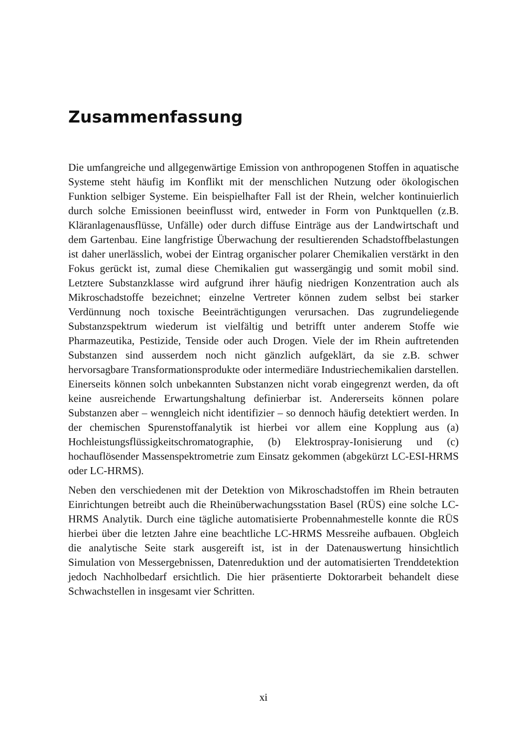Zusammenfassung
Die umfangreiche und allgegenwärtige Emission von anthropogenen Stoffen in aquatische Systeme steht häufig im Konflikt mit der menschlichen Nutzung oder ökologischen Funktion selbiger Systeme. Ein beispielhafter Fall ist der Rhein, welcher kontinuierlich durch solche Emissionen beeinflusst wird, entweder in Form von Punktquellen (z.B. Kläranlagenausflüsse, Unfälle) oder durch diffuse Einträge aus der Landwirtschaft und dem Gartenbau. Eine langfristige Überwachung der resultierenden Schadstoffbelastungen ist daher unerlässlich, wobei der Eintrag organischer polarer Chemikalien verstärkt in den Fokus gerückt ist, zumal diese Chemikalien gut wassergängig und somit mobil sind. Letztere Substanzklasse wird aufgrund ihrer häufig niedrigen Konzentration auch als Mikroschadstoffe bezeichnet; einzelne Vertreter können zudem selbst bei starker Verdünnung noch toxische Beeinträchtigungen verursachen. Das zugrundeliegende Substanzspektrum wiederum ist vielfältig und betrifft unter anderem Stoffe wie Pharmazeutika, Pestizide, Tenside oder auch Drogen. Viele der im Rhein auftretenden Substanzen sind ausserdem noch nicht gänzlich aufgeklärt, da sie z.B. schwer hervorsagbare Transformationsprodukte oder intermediäre Industriechemikalien darstellen. Einerseits können solch unbekannten Substanzen nicht vorab eingegrenzt werden, da oft keine ausreichende Erwartungshaltung definierbar ist. Andererseits können polare Substanzen aber – wenngleich nicht identifizier – so dennoch häufig detektiert werden. In der chemischen Spurenstoffanalytik ist hierbei vor allem eine Kopplung aus (a) Hochleistungsflüssigkeitschromatographie, (b) Elektrospray-Ionisierung und (c) hochauflösender Massenspektrometrie zum Einsatz gekommen (abgekürzt LC-ESI-HRMS oder LC-HRMS).
Neben den verschiedenen mit der Detektion von Mikroschadstoffen im Rhein betrauten Einrichtungen betreibt auch die Rheinüberwachungsstation Basel (RÜS) eine solche LC-HRMS Analytik. Durch eine tägliche automatisierte Probennahmestelle konnte die RÜS hierbei über die letzten Jahre eine beachtliche LC-HRMS Messreihe aufbauen. Obgleich die analytische Seite stark ausgereift ist, ist in der Datenauswertung hinsichtlich Simulation von Messergebnissen, Datenreduktion und der automatisierten Trenddetektion jedoch Nachholbedarf ersichtlich. Die hier präsentierte Doktorarbeit behandelt diese Schwachstellen in insgesamt vier Schritten.
xi